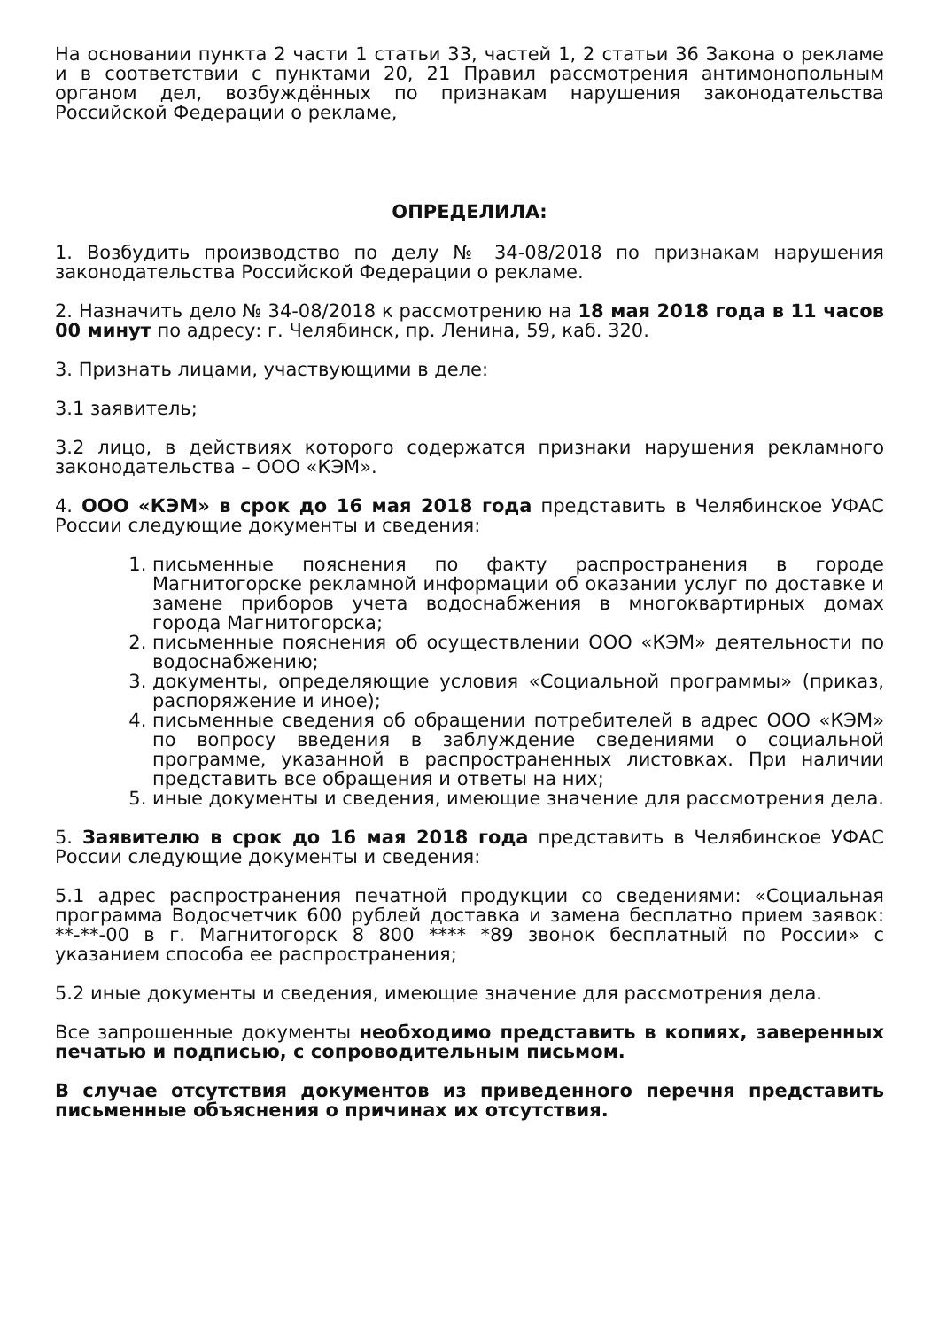На основании пункта 2 части 1 статьи 33, частей 1, 2 статьи 36 Закона о рекламе и в соответствии с пунктами 20, 21 Правил рассмотрения антимонопольным органом дел, возбуждённых по признакам нарушения законодательства Российской Федерации о рекламе,
ОПРЕДЕЛИЛА:
1. Возбудить производство по делу № 34-08/2018 по признакам нарушения законодательства Российской Федерации о рекламе.
2. Назначить дело № 34-08/2018 к рассмотрению на 18 мая 2018 года в 11 часов 00 минут по адресу: г. Челябинск, пр. Ленина, 59, каб. 320.
3. Признать лицами, участвующими в деле:
3.1 заявитель;
3.2 лицо, в действиях которого содержатся признаки нарушения рекламного законодательства – ООО «КЭМ».
4. ООО «КЭМ» в срок до 16 мая 2018 года представить в Челябинское УФАС России следующие документы и сведения:
1. письменные пояснения по факту распространения в городе Магнитогорске рекламной информации об оказании услуг по доставке и замене приборов учета водоснабжения в многоквартирных домах города Магнитогорска;
2. письменные пояснения об осуществлении ООО «КЭМ» деятельности по водоснабжению;
3. документы, определяющие условия «Социальной программы» (приказ, распоряжение и иное);
4. письменные сведения об обращении потребителей в адрес ООО «КЭМ» по вопросу введения в заблуждение сведениями о социальной программе, указанной в распространенных листовках. При наличии представить все обращения и ответы на них;
5. иные документы и сведения, имеющие значение для рассмотрения дела.
5. Заявителю в срок до 16 мая 2018 года представить в Челябинское УФАС России следующие документы и сведения:
5.1 адрес распространения печатной продукции со сведениями: «Социальная программа Водосчетчик 600 рублей доставка и замена бесплатно прием заявок: **-**-00 в г. Магнитогорск 8 800 **** *89 звонок бесплатный по России» с указанием способа ее распространения;
5.2 иные документы и сведения, имеющие значение для рассмотрения дела.
Все запрошенные документы необходимо представить в копиях, заверенных печатью и подписью, с сопроводительным письмом.
В случае отсутствия документов из приведенного перечня представить письменные объяснения о причинах их отсутствия.